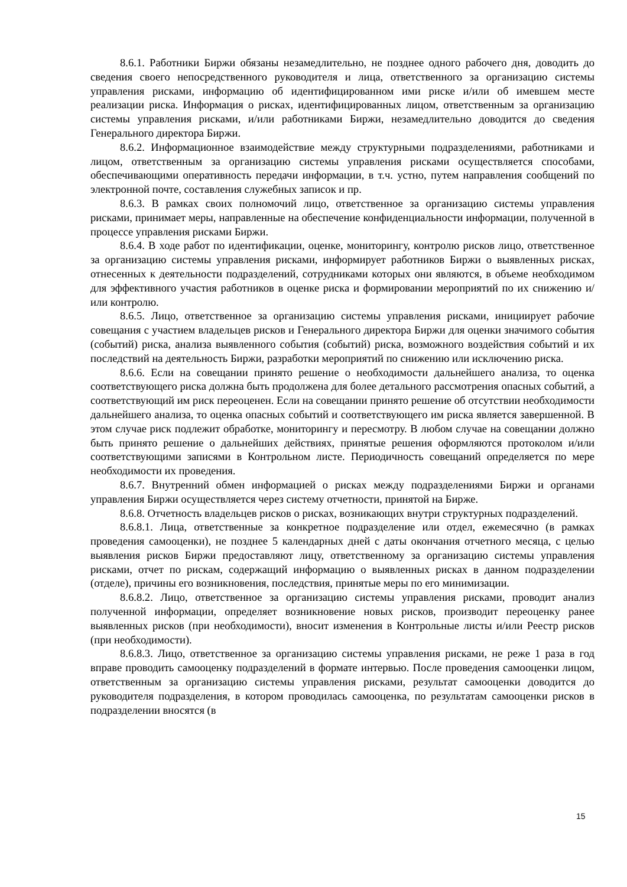8.6.1. Работники Биржи обязаны незамедлительно, не позднее одного рабочего дня, доводить до сведения своего непосредственного руководителя и лица, ответственного за организацию системы управления рисками, информацию об идентифицированном ими риске и/или об имевшем месте реализации риска. Информация о рисках, идентифицированных лицом, ответственным за организацию системы управления рисками, и/или работниками Биржи, незамедлительно доводится до сведения Генерального директора Биржи.
8.6.2. Информационное взаимодействие между структурными подразделениями, работниками и лицом, ответственным за организацию системы управления рисками осуществляется способами, обеспечивающими оперативность передачи информации, в т.ч. устно, путем направления сообщений по электронной почте, составления служебных записок и пр.
8.6.3. В рамках своих полномочий лицо, ответственное за организацию системы управления рисками, принимает меры, направленные на обеспечение конфиденциальности информации, полученной в процессе управления рисками Биржи.
8.6.4. В ходе работ по идентификации, оценке, мониторингу, контролю рисков лицо, ответственное за организацию системы управления рисками, информирует работников Биржи о выявленных рисках, отнесенных к деятельности подразделений, сотрудниками которых они являются, в объеме необходимом для эффективного участия работников в оценке риска и формировании мероприятий по их снижению и/или контролю.
8.6.5. Лицо, ответственное за организацию системы управления рисками, инициирует рабочие совещания с участием владельцев рисков и Генерального директора Биржи для оценки значимого события (событий) риска, анализа выявленного события (событий) риска, возможного воздействия событий и их последствий на деятельность Биржи, разработки мероприятий по снижению или исключению риска.
8.6.6. Если на совещании принято решение о необходимости дальнейшего анализа, то оценка соответствующего риска должна быть продолжена для более детального рассмотрения опасных событий, а соответствующий им риск переоценен. Если на совещании принято решение об отсутствии необходимости дальнейшего анализа, то оценка опасных событий и соответствующего им риска является завершенной. В этом случае риск подлежит обработке, мониторингу и пересмотру. В любом случае на совещании должно быть принято решение о дальнейших действиях, принятые решения оформляются протоколом и/или соответствующими записями в Контрольном листе. Периодичность совещаний определяется по мере необходимости их проведения.
8.6.7. Внутренний обмен информацией о рисках между подразделениями Биржи и органами управления Биржи осуществляется через систему отчетности, принятой на Бирже.
8.6.8. Отчетность владельцев рисков о рисках, возникающих внутри структурных подразделений.
8.6.8.1. Лица, ответственные за конкретное подразделение или отдел, ежемесячно (в рамках проведения самооценки), не позднее 5 календарных дней с даты окончания отчетного месяца, с целью выявления рисков Биржи предоставляют лицу, ответственному за организацию системы управления рисками, отчет по рискам, содержащий информацию о выявленных рисках в данном подразделении (отделе), причины его возникновения, последствия, принятые меры по его минимизации.
8.6.8.2. Лицо, ответственное за организацию системы управления рисками, проводит анализ полученной информации, определяет возникновение новых рисков, производит переоценку ранее выявленных рисков (при необходимости), вносит изменения в Контрольные листы и/или Реестр рисков (при необходимости).
8.6.8.3. Лицо, ответственное за организацию системы управления рисками, не реже 1 раза в год вправе проводить самооценку подразделений в формате интервью. После проведения самооценки лицом, ответственным за организацию системы управления рисками, результат самооценки доводится до руководителя подразделения, в котором проводилась самооценка, по результатам самооценки рисков в подразделении вносятся (в
15